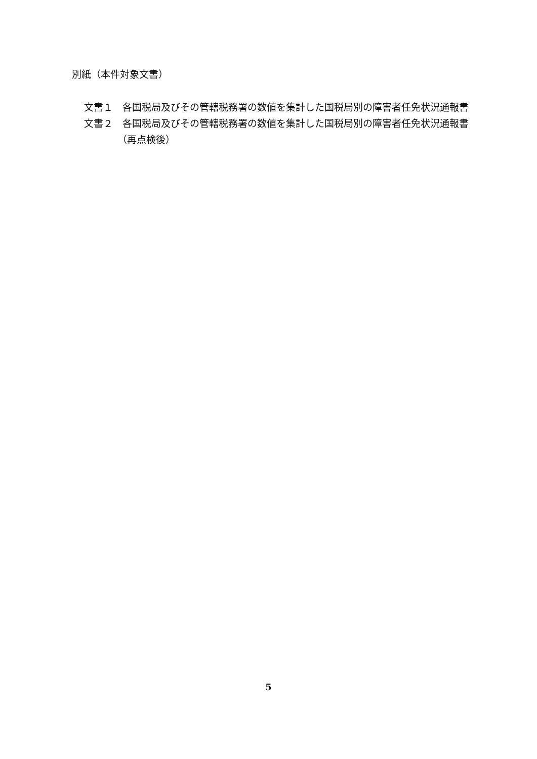別紙（本件対象文書）
文書１　各国税局及びその管轄税務署の数値を集計した国税局別の障害者任免状況通報書
文書２　各国税局及びその管轄税務署の数値を集計した国税局別の障害者任免状況通報書（再点検後）
5